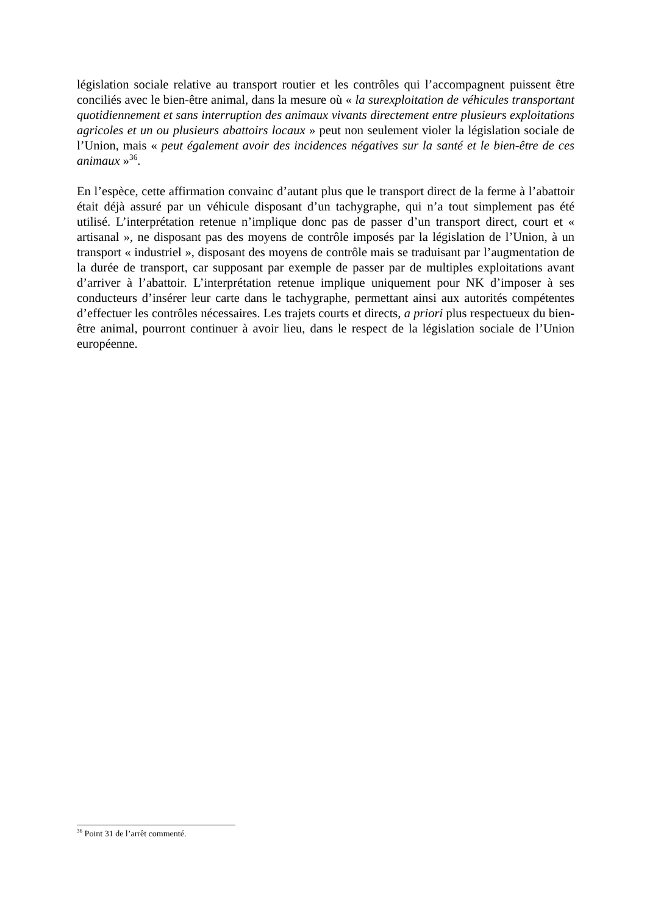législation sociale relative au transport routier et les contrôles qui l’accompagnent puissent être conciliés avec le bien-être animal, dans la mesure où « la surexploitation de véhicules transportant quotidiennement et sans interruption des animaux vivants directement entre plusieurs exploitations agricoles et un ou plusieurs abattoirs locaux » peut non seulement violer la législation sociale de l’Union, mais « peut également avoir des incidences négatives sur la santé et le bien-être de ces animaux »<sup>36</sup>.
En l’espèce, cette affirmation convainc d’autant plus que le transport direct de la ferme à l’abattoir était déjà assuré par un véhicule disposant d’un tachygraphe, qui n’a tout simplement pas été utilisé. L’interprétation retenue n’implique donc pas de passer d’un transport direct, court et « artisanal », ne disposant pas des moyens de contrôle imposés par la législation de l’Union, à un transport « industriel », disposant des moyens de contrôle mais se traduisant par l’augmentation de la durée de transport, car supposant par exemple de passer par de multiples exploitations avant d’arriver à l’abattoir. L’interprétation retenue implique uniquement pour NK d’imposer à ses conducteurs d’insérer leur carte dans le tachygraphe, permettant ainsi aux autorités compétentes d’effectuer les contrôles nécessaires. Les trajets courts et directs, a priori plus respectueux du bien-être animal, pourront continuer à avoir lieu, dans le respect de la législation sociale de l’Union européenne.
<sup>36</sup> Point 31 de l’arrêt commenté.